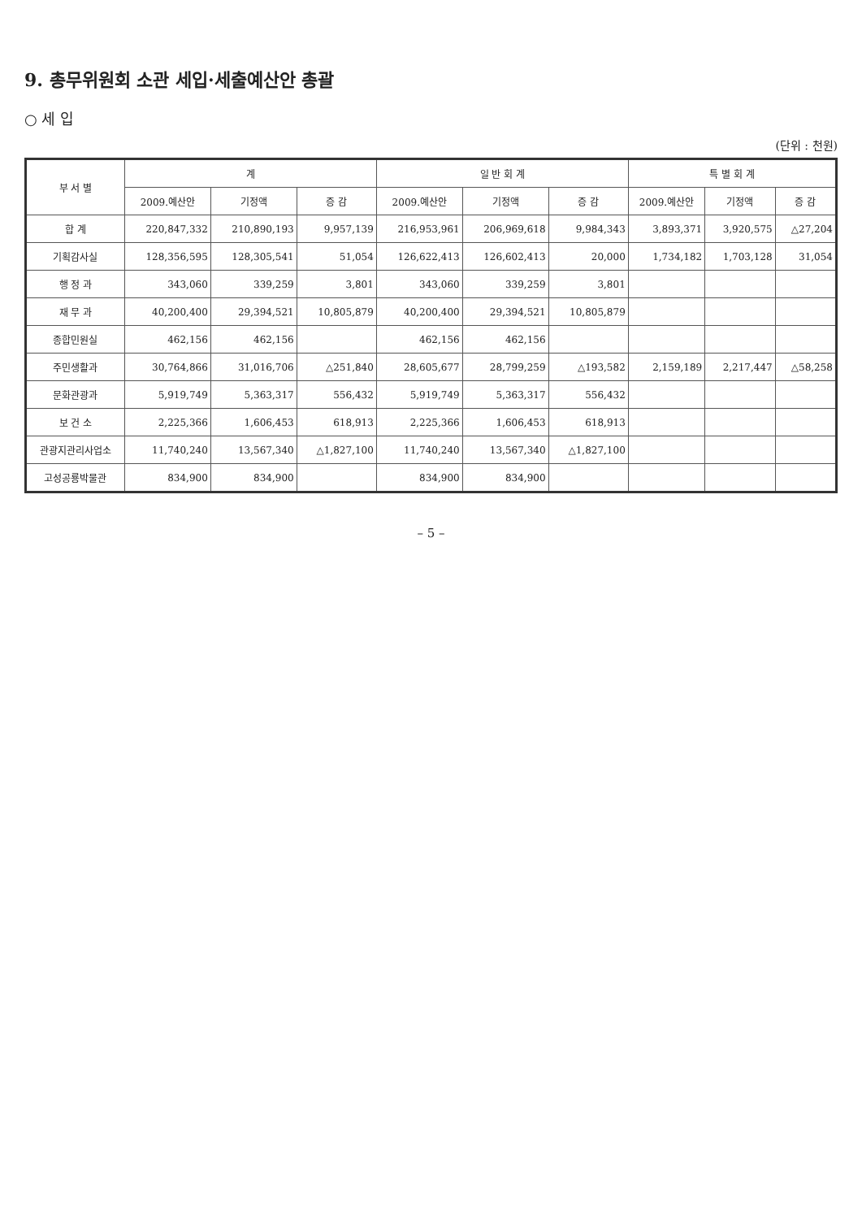9. 총무위원회 소관 세입·세출예산안 총괄
○ 세 입
(단위 : 천원)
| 부 서 별 | 계 | | | 일 반 회 계 | | | 특 별 회 계 | | |
| --- | --- | --- | --- | --- | --- | --- | --- | --- | --- |
| | 2009.예산안 | 기정액 | 증 감 | 2009.예산안 | 기정액 | 증 감 | 2009.예산안 | 기정액 | 증 감 |
| 합 계 | 220,847,332 | 210,890,193 | 9,957,139 | 216,953,961 | 206,969,618 | 9,984,343 | 3,893,371 | 3,920,575 | △27,204 |
| 기획감사실 | 128,356,595 | 128,305,541 | 51,054 | 126,622,413 | 126,602,413 | 20,000 | 1,734,182 | 1,703,128 | 31,054 |
| 행 정 과 | 343,060 | 339,259 | 3,801 | 343,060 | 339,259 | 3,801 | | | |
| 재 무 과 | 40,200,400 | 29,394,521 | 10,805,879 | 40,200,400 | 29,394,521 | 10,805,879 | | | |
| 종합민원실 | 462,156 | 462,156 | | 462,156 | 462,156 | | | | |
| 주민생활과 | 30,764,866 | 31,016,706 | △251,840 | 28,605,677 | 28,799,259 | △193,582 | 2,159,189 | 2,217,447 | △58,258 |
| 문화관광과 | 5,919,749 | 5,363,317 | 556,432 | 5,919,749 | 5,363,317 | 556,432 | | | |
| 보 건 소 | 2,225,366 | 1,606,453 | 618,913 | 2,225,366 | 1,606,453 | 618,913 | | | |
| 관광지관리사업소 | 11,740,240 | 13,567,340 | △1,827,100 | 11,740,240 | 13,567,340 | △1,827,100 | | | |
| 고성공룡박물관 | 834,900 | 834,900 | | 834,900 | 834,900 | | | | |
– 5 –